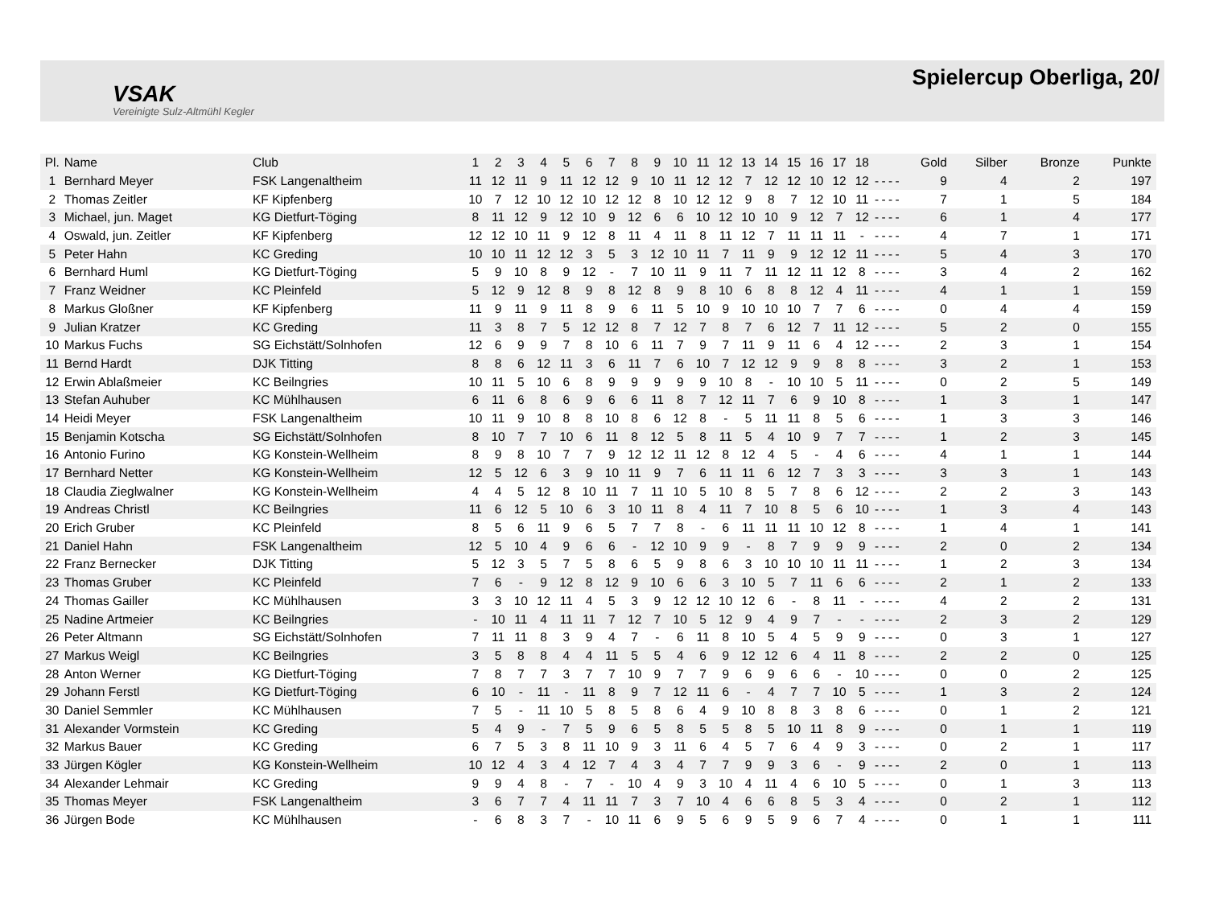VSAK
Vereinigte Sulz-Altmühl Kegler
Spielercup Oberliga, 20/
| Pl. | Name | Club | 1 | 2 | 3 | 4 | 5 | 6 | 7 | 8 | 9 | 10 | 11 | 12 | 13 | 14 | 15 | 16 | 17 | 18 | | | | | Gold | Silber | Bronze | Punkte |
| --- | --- | --- | --- | --- | --- | --- | --- | --- | --- | --- | --- | --- | --- | --- | --- | --- | --- | --- | --- | --- | --- | --- | --- | --- | --- | --- | --- | --- |
| 1 | Bernhard Meyer | FSK Langenaltheim | 11 | 12 | 11 | 9 | 11 | 12 | 12 | 9 | 10 | 11 | 12 | 12 | 7 | 12 | 12 | 10 | 12 | 12 | - | - | - | - | 9 | 4 | 2 | 197 |
| 2 | Thomas Zeitler | KF Kipfenberg | 10 | 7 | 12 | 10 | 12 | 10 | 12 | 12 | 8 | 10 | 12 | 12 | 9 | 8 | 7 | 12 | 10 | 11 | - | - | - | - | 7 | 1 | 5 | 184 |
| 3 | Michael, jun. Maget | KG Dietfurt-Töging | 8 | 11 | 12 | 9 | 12 | 10 | 9 | 12 | 6 | 6 | 10 | 12 | 10 | 10 | 9 | 12 | 7 | 12 | - | - | - | - | 6 | 1 | 4 | 177 |
| 4 | Oswald, jun. Zeitler | KF Kipfenberg | 12 | 12 | 10 | 11 | 9 | 12 | 8 | 11 | 4 | 11 | 8 | 11 | 12 | 7 | 11 | 11 | 11 | - | - | - | - | - | 4 | 7 | 1 | 171 |
| 5 | Peter Hahn | KC Greding | 10 | 10 | 11 | 12 | 12 | 3 | 5 | 3 | 12 | 10 | 11 | 7 | 11 | 9 | 9 | 12 | 12 | 11 | - | - | - | - | 5 | 4 | 3 | 170 |
| 6 | Bernhard Huml | KG Dietfurt-Töging | 5 | 9 | 10 | 8 | 9 | 12 | - | 7 | 10 | 11 | 9 | 11 | 7 | 11 | 12 | 11 | 12 | 8 | - | - | - | - | 3 | 4 | 2 | 162 |
| 7 | Franz Weidner | KC Pleinfeld | 5 | 12 | 9 | 12 | 8 | 9 | 8 | 12 | 8 | 9 | 8 | 10 | 6 | 8 | 8 | 12 | 4 | 11 | - | - | - | - | 4 | 1 | 1 | 159 |
| 8 | Markus Gloßner | KF Kipfenberg | 11 | 9 | 11 | 9 | 11 | 8 | 9 | 6 | 11 | 5 | 10 | 9 | 10 | 10 | 10 | 7 | 7 | 6 | - | - | - | - | 0 | 4 | 4 | 159 |
| 9 | Julian Kratzer | KC Greding | 11 | 3 | 8 | 7 | 5 | 12 | 12 | 8 | 7 | 12 | 7 | 8 | 7 | 6 | 12 | 7 | 11 | 12 | - | - | - | - | 5 | 2 | 0 | 155 |
| 10 | Markus Fuchs | SG Eichstätt/Solnhofen | 12 | 6 | 9 | 9 | 7 | 8 | 10 | 6 | 11 | 7 | 9 | 7 | 11 | 9 | 11 | 6 | 4 | 12 | - | - | - | - | 2 | 3 | 1 | 154 |
| 11 | Bernd Hardt | DJK Titting | 8 | 8 | 6 | 12 | 11 | 3 | 6 | 11 | 7 | 6 | 10 | 7 | 12 | 12 | 9 | 9 | 8 | 8 | - | - | - | - | 3 | 2 | 1 | 153 |
| 12 | Erwin Ablaßmeier | KC Beilngries | 10 | 11 | 5 | 10 | 6 | 8 | 9 | 9 | 9 | 9 | 9 | 10 | 8 | - | 10 | 10 | 5 | 11 | - | - | - | - | 0 | 2 | 5 | 149 |
| 13 | Stefan Auhuber | KC Mühlhausen | 6 | 11 | 6 | 8 | 6 | 9 | 6 | 6 | 11 | 8 | 7 | 12 | 11 | 7 | 6 | 9 | 10 | 8 | - | - | - | - | 1 | 3 | 1 | 147 |
| 14 | Heidi Meyer | FSK Langenaltheim | 10 | 11 | 9 | 10 | 8 | 8 | 10 | 8 | 6 | 12 | 8 | - | 5 | 11 | 11 | 8 | 5 | 6 | - | - | - | - | 1 | 3 | 3 | 146 |
| 15 | Benjamin Kotscha | SG Eichstätt/Solnhofen | 8 | 10 | 7 | 7 | 10 | 6 | 11 | 8 | 12 | 5 | 8 | 11 | 5 | 4 | 10 | 9 | 7 | 7 | - | - | - | - | 1 | 2 | 3 | 145 |
| 16 | Antonio Furino | KG Konstein-Wellheim | 8 | 9 | 8 | 10 | 7 | 7 | 9 | 12 | 12 | 11 | 12 | 8 | 12 | 4 | 5 | - | 4 | 6 | - | - | - | - | 4 | 1 | 1 | 144 |
| 17 | Bernhard Netter | KG Konstein-Wellheim | 12 | 5 | 12 | 6 | 3 | 9 | 10 | 11 | 9 | 7 | 6 | 11 | 11 | 6 | 12 | 7 | 3 | 3 | - | - | - | - | 3 | 3 | 1 | 143 |
| 18 | Claudia Zieglwalner | KG Konstein-Wellheim | 4 | 4 | 5 | 12 | 8 | 10 | 11 | 7 | 11 | 10 | 5 | 10 | 8 | 5 | 7 | 8 | 6 | 12 | - | - | - | - | 2 | 2 | 3 | 143 |
| 19 | Andreas Christl | KC Beilngries | 11 | 6 | 12 | 5 | 10 | 6 | 3 | 10 | 11 | 8 | 4 | 11 | 7 | 10 | 8 | 5 | 6 | 10 | - | - | - | - | 1 | 3 | 4 | 143 |
| 20 | Erich Gruber | KC Pleinfeld | 8 | 5 | 6 | 11 | 9 | 6 | 5 | 7 | 7 | 8 | - | 6 | 11 | 11 | 11 | 10 | 12 | 8 | - | - | - | - | 1 | 4 | 1 | 141 |
| 21 | Daniel Hahn | FSK Langenaltheim | 12 | 5 | 10 | 4 | 9 | 6 | 6 | - | 12 | 10 | 9 | 9 | - | 8 | 7 | 9 | 9 | 9 | - | - | - | - | 2 | 0 | 2 | 134 |
| 22 | Franz Bernecker | DJK Titting | 5 | 12 | 3 | 5 | 7 | 5 | 8 | 6 | 5 | 9 | 8 | 6 | 3 | 10 | 10 | 10 | 11 | 11 | - | - | - | - | 1 | 2 | 3 | 134 |
| 23 | Thomas Gruber | KC Pleinfeld | 7 | 6 | - | 9 | 12 | 8 | 12 | 9 | 10 | 6 | 6 | 3 | 10 | 5 | 7 | 11 | 6 | 6 | - | - | - | - | 2 | 1 | 2 | 133 |
| 24 | Thomas Gailler | KC Mühlhausen | 3 | 3 | 10 | 12 | 11 | 4 | 5 | 3 | 9 | 12 | 12 | 10 | 12 | 6 | - | 8 | 11 | - | - | - | - | - | 4 | 2 | 2 | 131 |
| 25 | Nadine Artmeier | KC Beilngries | - | 10 | 11 | 4 | 11 | 11 | 7 | 12 | 7 | 10 | 5 | 12 | 9 | 4 | 9 | 7 | - | - | - | - | - | - | 2 | 3 | 2 | 129 |
| 26 | Peter Altmann | SG Eichstätt/Solnhofen | 7 | 11 | 11 | 8 | 3 | 9 | 4 | 7 | - | 6 | 11 | 8 | 10 | 5 | 4 | 5 | 9 | 9 | - | - | - | - | 0 | 3 | 1 | 127 |
| 27 | Markus Weigl | KC Beilngries | 3 | 5 | 8 | 8 | 4 | 4 | 11 | 5 | 5 | 4 | 6 | 9 | 12 | 12 | 6 | 4 | 11 | 8 | - | - | - | - | 2 | 2 | 0 | 125 |
| 28 | Anton Werner | KG Dietfurt-Töging | 7 | 8 | 7 | 7 | 3 | 7 | 7 | 10 | 9 | 7 | 7 | 9 | 6 | 9 | 6 | 6 | - | 10 | - | - | - | - | 0 | 0 | 2 | 125 |
| 29 | Johann Ferstl | KG Dietfurt-Töging | 6 | 10 | - | 11 | - | 11 | 8 | 9 | 7 | 12 | 11 | 6 | - | 4 | 7 | 7 | 10 | 5 | - | - | - | - | 1 | 3 | 2 | 124 |
| 30 | Daniel Semmler | KC Mühlhausen | 7 | 5 | - | 11 | 10 | 5 | 8 | 5 | 8 | 6 | 4 | 9 | 10 | 8 | 8 | 3 | 8 | 6 | - | - | - | - | 0 | 1 | 2 | 121 |
| 31 | Alexander Vormstein | KC Greding | 5 | 4 | 9 | - | 7 | 5 | 9 | 6 | 5 | 8 | 5 | 5 | 8 | 5 | 10 | 11 | 8 | 9 | - | - | - | - | 0 | 1 | 1 | 119 |
| 32 | Markus Bauer | KC Greding | 6 | 7 | 5 | 3 | 8 | 11 | 10 | 9 | 3 | 11 | 6 | 4 | 5 | 7 | 6 | 4 | 9 | 3 | - | - | - | - | 0 | 2 | 1 | 117 |
| 33 | Jürgen Kögler | KG Konstein-Wellheim | 10 | 12 | 4 | 3 | 4 | 12 | 7 | 4 | 3 | 4 | 7 | 7 | 9 | 9 | 3 | 6 | - | 9 | - | - | - | - | 2 | 0 | 1 | 113 |
| 34 | Alexander Lehmair | KC Greding | 9 | 9 | 4 | 8 | - | 7 | - | 10 | 4 | 9 | 3 | 10 | 4 | 11 | 4 | 6 | 10 | 5 | - | - | - | - | 0 | 1 | 3 | 113 |
| 35 | Thomas Meyer | FSK Langenaltheim | 3 | 6 | 7 | 7 | 4 | 11 | 11 | 7 | 3 | 7 | 10 | 4 | 6 | 6 | 8 | 5 | 3 | 4 | - | - | - | - | 0 | 2 | 1 | 112 |
| 36 | Jürgen Bode | KC Mühlhausen | - | 6 | 8 | 3 | 7 | - | 10 | 11 | 6 | 9 | 5 | 6 | 9 | 5 | 9 | 6 | 7 | 4 | - | - | - | - | 0 | 1 | 1 | 111 |